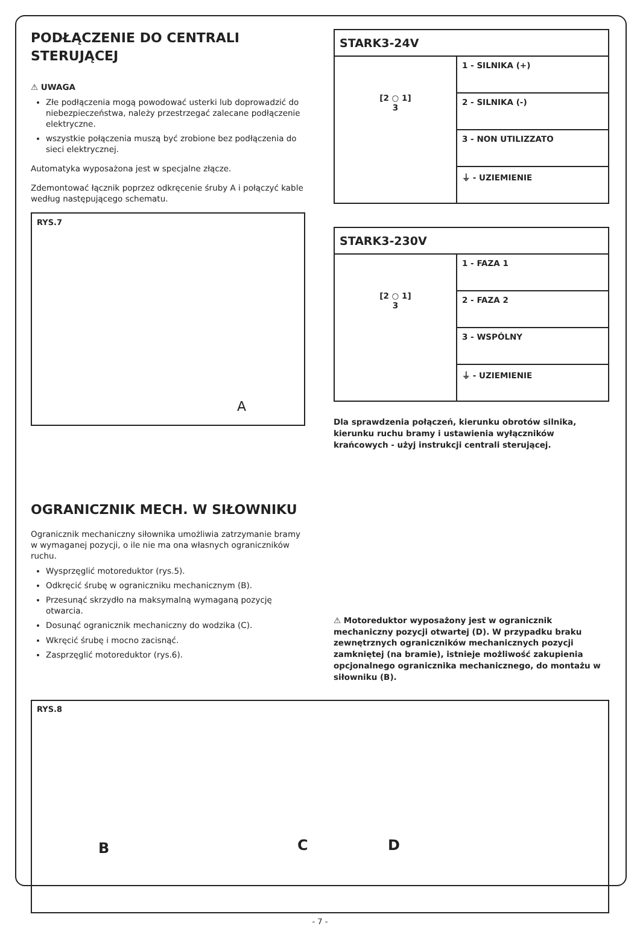PODŁĄCZENIE DO CENTRALI STERUJĄCEJ
⚠ UWAGA
Złe podłączenia mogą powodować usterki lub doprowadzić do niebezpieczeństwa, należy przestrzegać zalecane podłączenie elektryczne.
wszystkie połączenia muszą być zrobione bez podłączenia do sieci elektrycznej.
Automatyka wyposażona jest w specjalne złącze.
Zdemontować łącznik poprzez odkręcenie śruby A i połączyć kable według następującego schematu.
RYS.7
A
| STARK3-24V | |
| --- | --- |
| [2 ○ 1] 3 | 1 - SILNIKA (+) |
| | 2 - SILNIKA (-) |
| | 3 - NON UTILIZZATO |
| | ⏚ - UZIEMIENIE |
| STARK3-230V | |
| --- | --- |
| [2 ○ 1] 3 | 1 - FAZA 1 |
| | 2 - FAZA 2 |
| | 3 - WSPÓLNY |
| | ⏚ - UZIEMIENIE |
Dla sprawdzenia połączeń, kierunku obrotów silnika, kierunku ruchu bramy i ustawienia wyłączników krańcowych - użyj instrukcji centrali sterującej.
OGRANICZNIK MECH. W SIŁOWNIKU
Ogranicznik mechaniczny siłownika umożliwia zatrzymanie bramy w wymaganej pozycji, o ile nie ma ona własnych ograniczników ruchu.
Wysprzęglić motoreduktor (rys.5).
Odkręcić śrubę w ograniczniku mechanicznym (B).
Przesunąć skrzydło na maksymalną wymaganą pozycję otwarcia.
Dosunąć ogranicznik mechaniczny do wodzika (C).
Wkręcić śrubę i mocno zacisnąć.
Zasprzęglić motoreduktor (rys.6).
⚠ Motoreduktor wyposażony jest w ogranicznik mechaniczny pozycji otwartej (D). W przypadku braku zewnętrznych ograniczników mechanicznych pozycji zamkniętej (na bramie), istnieje możliwość zakupienia opcjonalnego ogranicznika mechanicznego, do montażu w siłowniku (B).
RYS.8
B C D
- 7 -